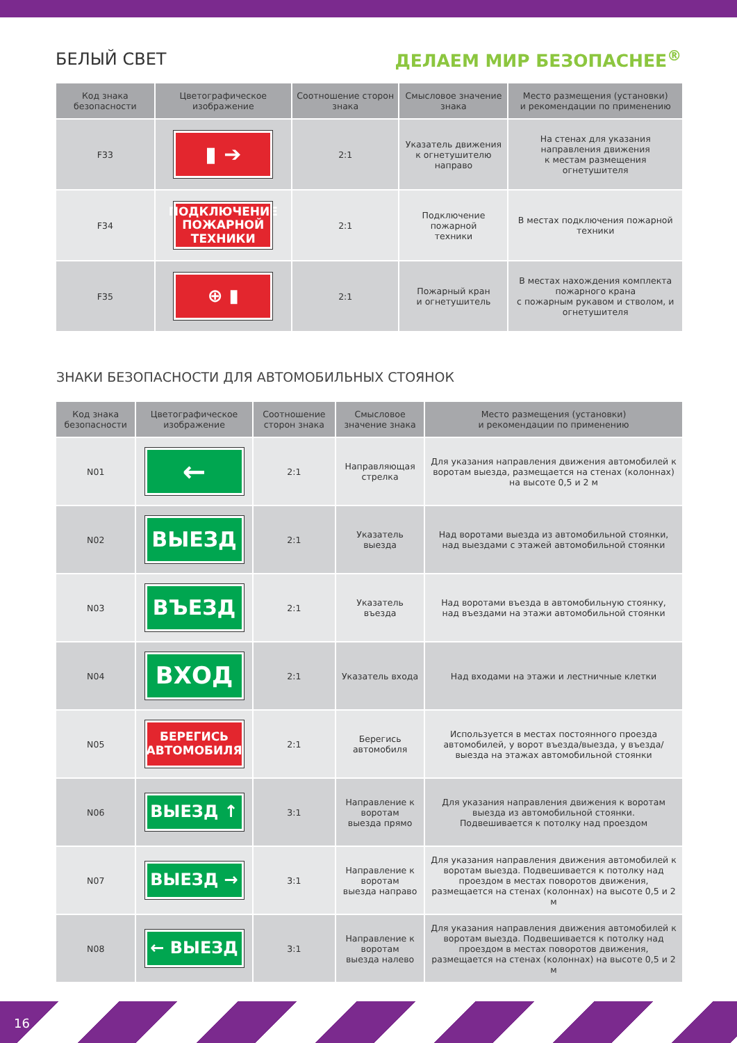БЕЛЫЙ СВЕТ ДЕЛАЕМ МИР БЕЗОПАСНЕЕ<sup>®</sup>
| Код знака безопасности | Цветографическое изображение | Соотношение сторон знака | Смысловое значение знака | Место размещения (установки) и рекомендации по применению |
| --- | --- | --- | --- | --- |
| F33 | ▮ ➔ | 2:1 | Указатель движения к огнетушителю направо | На стенах для указания направления движения к местам размещения огнетушителя |
| F34 | ПОДКЛЮЧЕНИЕ ПОЖАРНОЙ ТЕХНИКИ | 2:1 | Подключение пожарной техники | В местах подключения пожарной техники |
| F35 | ⊕ ▮ | 2:1 | Пожарный кран и огнетушитель | В местах нахождения комплекта пожарного крана с пожарным рукавом и стволом, и огнетушителя |
ЗНАКИ БЕЗОПАСНОСТИ ДЛЯ АВТОМОБИЛЬНЫХ СТОЯНОК
| Код знака безопасности | Цветографическое изображение | Соотношение сторон знака | Смысловое значение знака | Место размещения (установки) и рекомендации по применению |
| --- | --- | --- | --- | --- |
| N01 | ← | 2:1 | Направляющая стрелка | Для указания направления движения автомобилей к воротам выезда, размещается на стенах (колоннах) на высоте 0,5 и 2 м |
| N02 | ВЫЕЗД | 2:1 | Указатель выезда | Над воротами выезда из автомобильной стоянки, над выездами с этажей автомобильной стоянки |
| N03 | ВЪЕЗД | 2:1 | Указатель въезда | Над воротами въезда в автомобильную стоянку, над въездами на этажи автомобильной стоянки |
| N04 | ВХОД | 2:1 | Указатель входа | Над входами на этажи и лестничные клетки |
| N05 | БЕРЕГИСЬ АВТОМОБИЛЯ | 2:1 | Берегись автомобиля | Используется в местах постоянного проезда автомобилей, у ворот въезда/выезда, у въезда/выезда на этажах автомобильной стоянки |
| N06 | ВЫЕЗД ↑ | 3:1 | Направление к воротам выезда прямо | Для указания направления движения к воротам выезда из автомобильной стоянки. Подвешивается к потолку над проездом |
| N07 | ВЫЕЗД → | 3:1 | Направление к воротам выезда направо | Для указания направления движения автомобилей к воротам выезда. Подвешивается к потолку над проездом в местах поворотов движения, размещается на стенах (колоннах) на высоте 0,5 и 2 м |
| N08 | ← ВЫЕЗД | 3:1 | Направление к воротам выезда налево | Для указания направления движения автомобилей к воротам выезда. Подвешивается к потолку над проездом в местах поворотов движения, размещается на стенах (колоннах) на высоте 0,5 и 2 м |
16